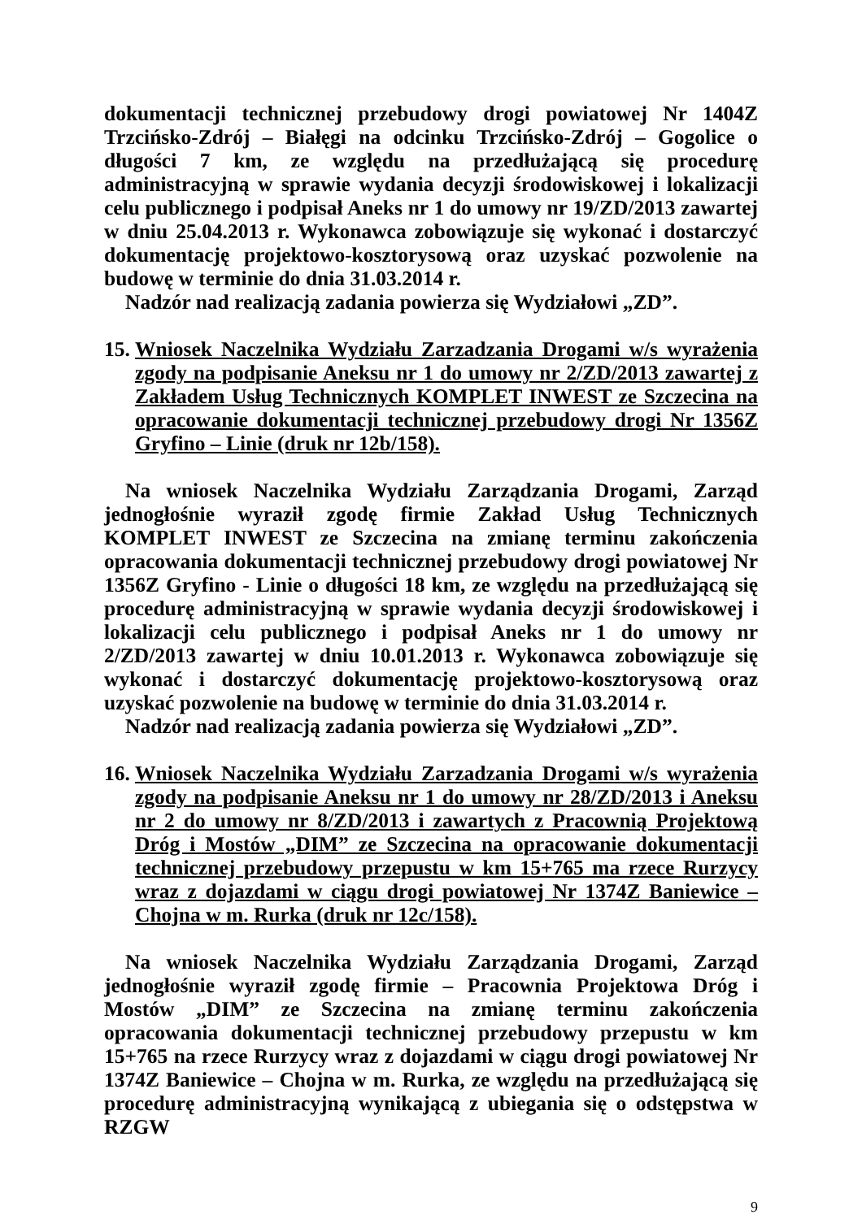dokumentacji technicznej przebudowy drogi powiatowej Nr 1404Z Trzcińsko-Zdrój – Białęgi na odcinku Trzcińsko-Zdrój – Gogolice o długości 7 km, ze względu na przedłużającą się procedurę administracyjną w sprawie wydania decyzji środowiskowej i lokalizacji celu publicznego i podpisał Aneks nr 1 do umowy nr 19/ZD/2013 zawartej w dniu 25.04.2013 r. Wykonawca zobowiązuje się wykonać i dostarczyć dokumentację projektowo-kosztorysową oraz uzyskać pozwolenie na budowę w terminie do dnia 31.03.2014 r.
Nadzór nad realizacją zadania powierza się Wydziałowi „ZD”.
15.
Wniosek Naczelnika Wydziału Zarzadzania Drogami w/s wyrażenia zgody na podpisanie Aneksu nr 1 do umowy nr 2/ZD/2013 zawartej z Zakładem Usług Technicznych KOMPLET INWEST ze Szczecina na opracowanie dokumentacji technicznej przebudowy drogi Nr 1356Z Gryfino – Linie (druk nr 12b/158).
Na wniosek Naczelnika Wydziału Zarządzania Drogami, Zarząd jednogłośnie wyraził zgodę firmie Zakład Usług Technicznych KOMPLET INWEST ze Szczecina na zmianę terminu zakończenia opracowania dokumentacji technicznej przebudowy drogi powiatowej Nr 1356Z Gryfino - Linie o długości 18 km, ze względu na przedłużającą się procedurę administracyjną w sprawie wydania decyzji środowiskowej i lokalizacji celu publicznego i podpisał Aneks nr 1 do umowy nr 2/ZD/2013 zawartej w dniu 10.01.2013 r. Wykonawca zobowiązuje się wykonać i dostarczyć dokumentację projektowo-kosztorysową oraz uzyskać pozwolenie na budowę w terminie do dnia 31.03.2014 r.
Nadzór nad realizacją zadania powierza się Wydziałowi „ZD”.
16.
Wniosek Naczelnika Wydziału Zarzadzania Drogami w/s wyrażenia zgody na podpisanie Aneksu nr 1 do umowy nr 28/ZD/2013 i Aneksu nr 2 do umowy nr 8/ZD/2013 i zawartych z Pracownią Projektową Dróg i Mostów „DIM” ze Szczecina na opracowanie dokumentacji technicznej przebudowy przepustu w km 15+765 ma rzece Rurzycy wraz z dojazdami w ciągu drogi powiatowej Nr 1374Z Baniewice – Chojna w m. Rurka (druk nr 12c/158).
Na wniosek Naczelnika Wydziału Zarządzania Drogami, Zarząd jednogłośnie wyraził zgodę firmie – Pracownia Projektowa Dróg i Mostów „DIM” ze Szczecina na zmianę terminu zakończenia opracowania dokumentacji technicznej przebudowy przepustu w km 15+765 na rzece Rurzycy wraz z dojazdami w ciągu drogi powiatowej Nr 1374Z Baniewice – Chojna w m. Rurka, ze względu na przedłużającą się procedurę administracyjną wynikającą z ubiegania się o odstępstwa w RZGW
9